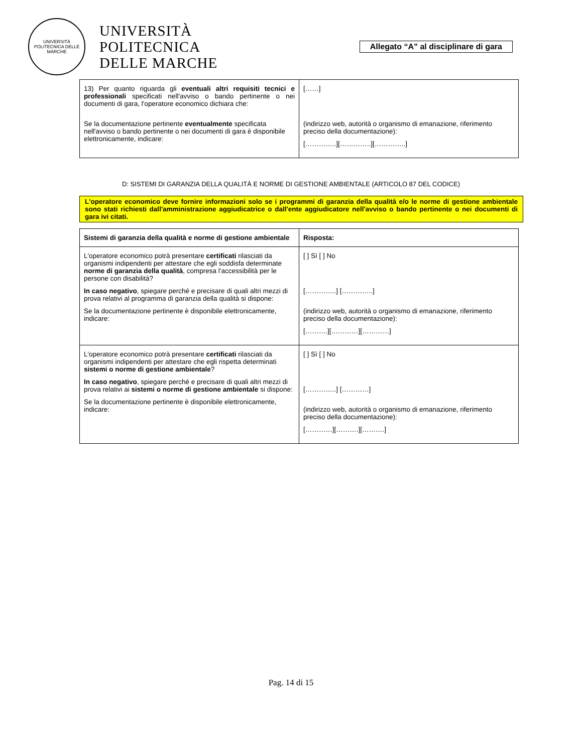UNIVERSITÀ POLITECNICA DELLE MARCHE
UNIVERSITÀ
POLITECNICA
DELLE MARCHE
Allegato “A” al disciplinare di gara
| 13) Per quanto riguarda gli eventuali altri requisiti tecnici e professionali specificati nell'avviso o bando pertinente o nei documenti di gara, l'operatore economico dichiara che: Se la documentazione pertinente eventualmente specificata nell'avviso o bando pertinente o nei documenti di gara è disponibile elettronicamente, indicare: | [……] (indirizzo web, autorità o organismo di emanazione, riferimento preciso della documentazione): […………..][…………..][…………..] |
D: SISTEMI DI GARANZIA DELLA QUALITÀ E NORME DI GESTIONE AMBIENTALE (ARTICOLO 87 DEL CODICE)
L'operatore economico deve fornire informazioni solo se i programmi di garanzia della qualità e/o le norme di gestione ambientale sono stati richiesti dall'amministrazione aggiudicatrice o dall'ente aggiudicatore nell'avviso o bando pertinente o nei documenti di gara ivi citati.
| Sistemi di garanzia della qualità e norme di gestione ambientale | Risposta: |
| L'operatore economico potrà presentare certificati rilasciati da organismi indipendenti per attestare che egli soddisfa determinate norme di garanzia della qualità , compresa l'accessibilità per le persone con disabilità? In caso negativo , spiegare perché e precisare di quali altri mezzi di prova relativi al programma di garanzia della qualità si dispone: Se la documentazione pertinente è disponibile elettronicamente, indicare: | [ ] Sì [ ] No […………..] […………..] (indirizzo web, autorità o organismo di emanazione, riferimento preciso della documentazione): [……….][…………][…………] |
| L'operatore economico potrà presentare certificati rilasciati da organismi indipendenti per attestare che egli rispetta determinati sistemi o norme di gestione ambientale ? In caso negativo , spiegare perché e precisare di quali altri mezzi di prova relativi ai sistemi o norme di gestione ambientale si dispone: Se la documentazione pertinente è disponibile elettronicamente, indicare: | [ ] Sì [ ] No […………..] […………] (indirizzo web, autorità o organismo di emanazione, riferimento preciso della documentazione): […………][……….][……….] |
Pag. 14 di 15